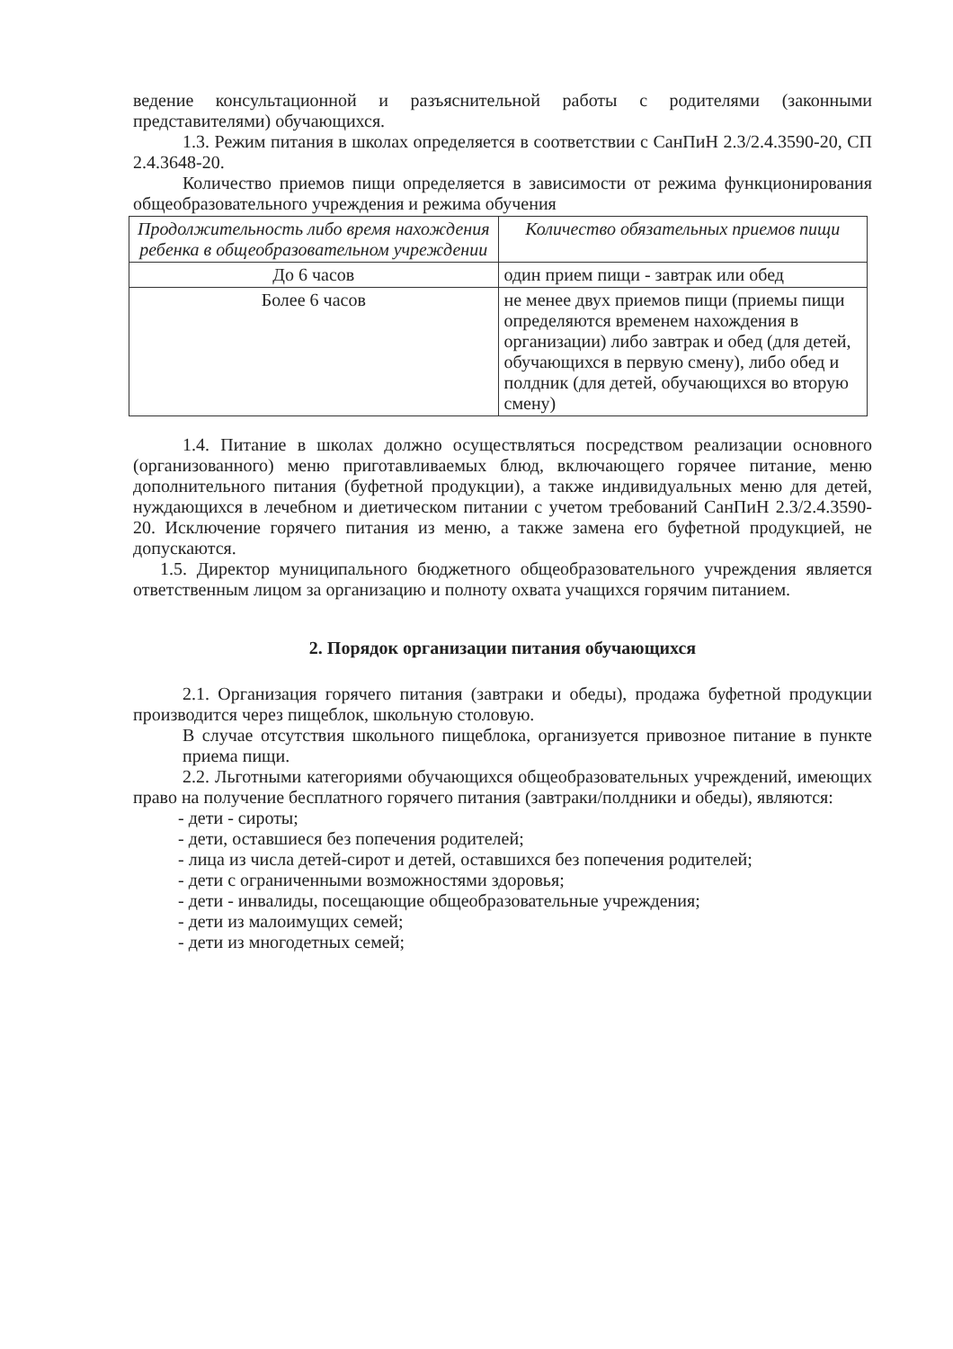ведение консультационной и разъяснительной работы с родителями (законными представителями) обучающихся.
1.3. Режим питания в школах определяется в соответствии с СанПиН 2.3/2.4.3590-20, СП 2.4.3648-20.
Количество приемов пищи определяется в зависимости от режима функционирования общеобразовательного учреждения и режима обучения
| Продолжительность либо время нахождения ребенка в общеобразовательном учреждении | Количество обязательных приемов пищи |
| --- | --- |
| До 6 часов | один прием пищи - завтрак или обед |
| Более 6 часов | не менее двух приемов пищи (приемы пищи определяются временем нахождения в организации) либо завтрак и обед (для детей, обучающихся в первую смену), либо обед и полдник (для детей, обучающихся во вторую смену) |
1.4. Питание в школах должно осуществляться посредством реализации основного (организованного) меню приготавливаемых блюд, включающего горячее питание, меню дополнительного питания (буфетной продукции), а также индивидуальных меню для детей, нуждающихся в лечебном и диетическом питании с учетом требований СанПиН 2.3/2.4.3590-20. Исключение горячего питания из меню, а также замена его буфетной продукцией, не допускаются.
1.5. Директор муниципального бюджетного общеобразовательного учреждения является ответственным лицом за организацию и полноту охвата учащихся горячим питанием.
2. Порядок организации питания обучающихся
2.1. Организация горячего питания (завтраки и обеды), продажа буфетной продукции производится через пищеблок, школьную столовую.
В случае отсутствия школьного пищеблока, организуется привозное питание в пункте приема пищи.
2.2. Льготными категориями обучающихся общеобразовательных учреждений, имеющих право на получение бесплатного горячего питания (завтраки/полдники и обеды), являются:
- дети - сироты;
- дети, оставшиеся без попечения родителей;
- лица из числа детей-сирот и детей, оставшихся без попечения родителей;
- дети с ограниченными возможностями здоровья;
- дети - инвалиды, посещающие общеобразовательные учреждения;
- дети из малоимущих семей;
- дети из многодетных семей;